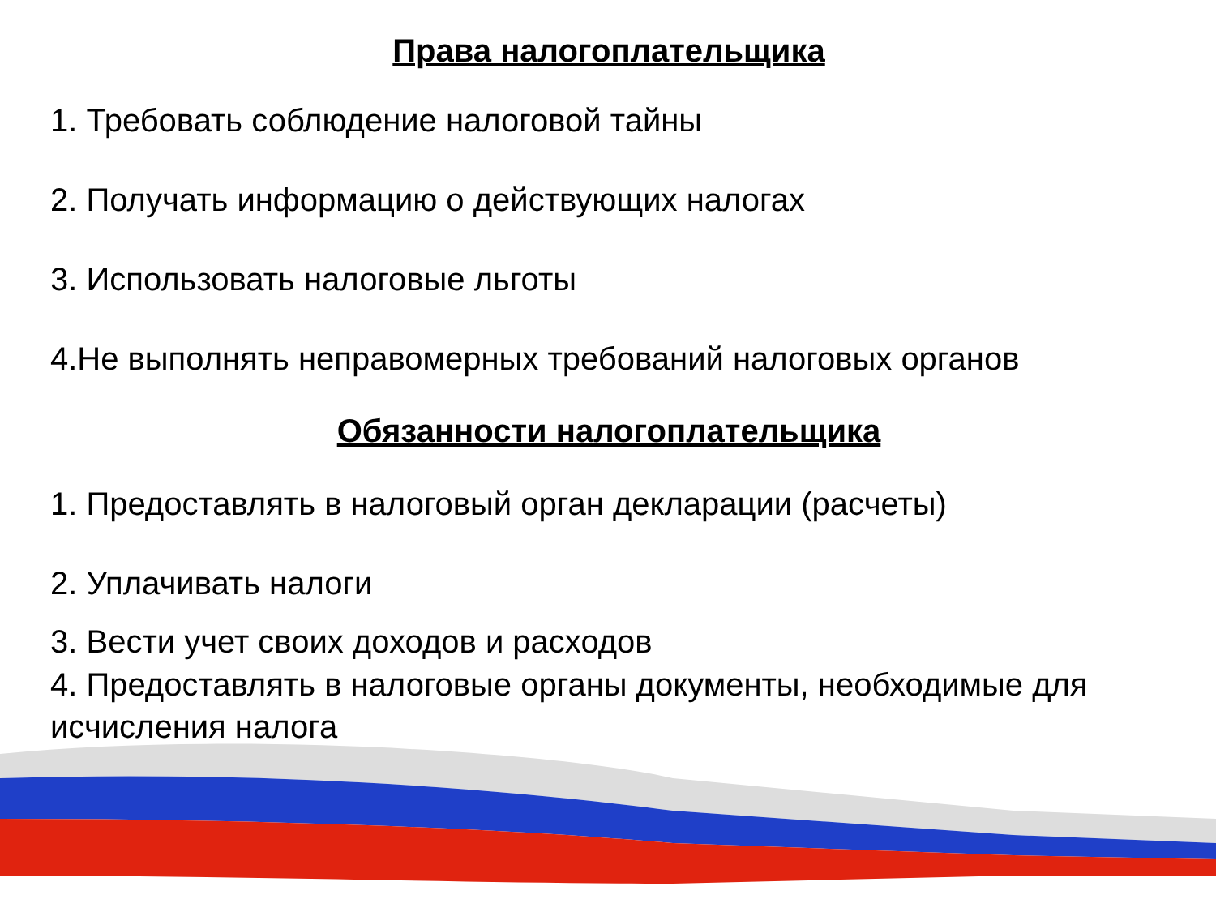Права налогоплательщика
1. Требовать соблюдение налоговой тайны
2. Получать информацию о действующих налогах
3. Использовать налоговые льготы
4.Не выполнять неправомерных требований налоговых органов
Обязанности налогоплательщика
1. Предоставлять в налоговый орган декларации (расчеты)
2. Уплачивать налоги
3. Вести учет своих доходов и расходов
4. Предоставлять в налоговые органы документы, необходимые для исчисления налога